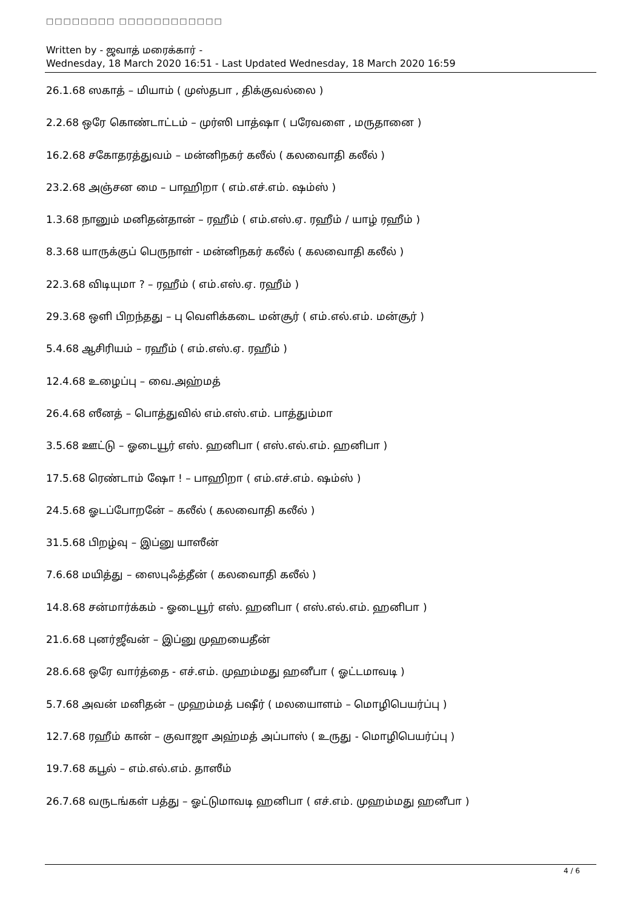□□□□□□□□ □□□□□□□□□□□□
Written by - ஜவாத் மரைக்கார் -
Wednesday, 18 March 2020 16:51 - Last Updated Wednesday, 18 March 2020 16:59
26.1.68 ஸகாத் – மியாம் ( முஸ்தபா , திக்குவல்லை )
2.2.68 ஒரே கொண்டாட்டம் – முர்ஸி பாத்ஷா ( பரேவளை , மருதானை )
16.2.68 சகோதரத்துவம் – மன்னிநகர் கலீல் ( கலவைாதி கலீல் )
23.2.68 அஞ்சன மை – பாஹிறா ( எம்.எச்.எம். ஷம்ஸ் )
1.3.68 நானும் மனிதன்தான் – ரஹீம் ( எம்.எஸ்.ஏ. ரஹீம் / யாழ் ரஹீம் )
8.3.68 யாருக்குப் பெருநாள் - மன்னிநகர் கலீல் ( கலவைாதி கலீல் )
22.3.68 விடியுமா ? – ரஹீம் ( எம்.எஸ்.ஏ. ரஹீம் )
29.3.68 ஒளி பிறந்தது – பு வெளிக்கடை மன்சூர் ( எம்.எல்.எம். மன்சூர் )
5.4.68 ஆசிரியம் – ரஹீம் ( எம்.எஸ்.ஏ. ரஹீம் )
12.4.68 உழைப்பு – வை.அஹ்மத்
26.4.68 ஸீனத் – பொத்துவில் எம்.எஸ்.எம். பாத்தும்மா
3.5.68 ஊட்டு – ஓடையூர் எஸ். ஹனிபா ( எஸ்.எல்.எம். ஹனிபா )
17.5.68 ரெண்டாம் ஷோ ! – பாஹிறா ( எம்.எச்.எம். ஷம்ஸ் )
24.5.68 ஓடப்போறனே் – கலீல் ( கலவைாதி கலீல் )
31.5.68 பிறழ்வு – இப்னு யாஸீன்
7.6.68 மயித்து – ஸைபுஃத்தீன் ( கலவைாதி கலீல் )
14.8.68 சன்மார்க்கம் - ஓடையூர் எஸ். ஹனிபா ( எஸ்.எல்.எம். ஹனிபா )
21.6.68 புனர்ஜீவன் – இப்னு முஹயைதீன்
28.6.68 ஒரே வார்த்தை - எச்.எம். முஹம்மது ஹனீபா ( ஓட்டமாவடி )
5.7.68 அவன் மனிதன் – முஹம்மத் பஷீர் ( மலயைாளம் – மொழிபெயர்ப்பு )
12.7.68 ரஹீம் கான் – குவாஜா அஹ்மத் அப்பாஸ் ( உருது - மொழிபெயர்ப்பு )
19.7.68 கபூல் – எம்.எல்.எம். தாஸீம்
26.7.68 வருடங்கள் பத்து – ஓட்டுமாவடி ஹனிபா ( எச்.எம். முஹம்மது ஹனீபா )
4 / 6